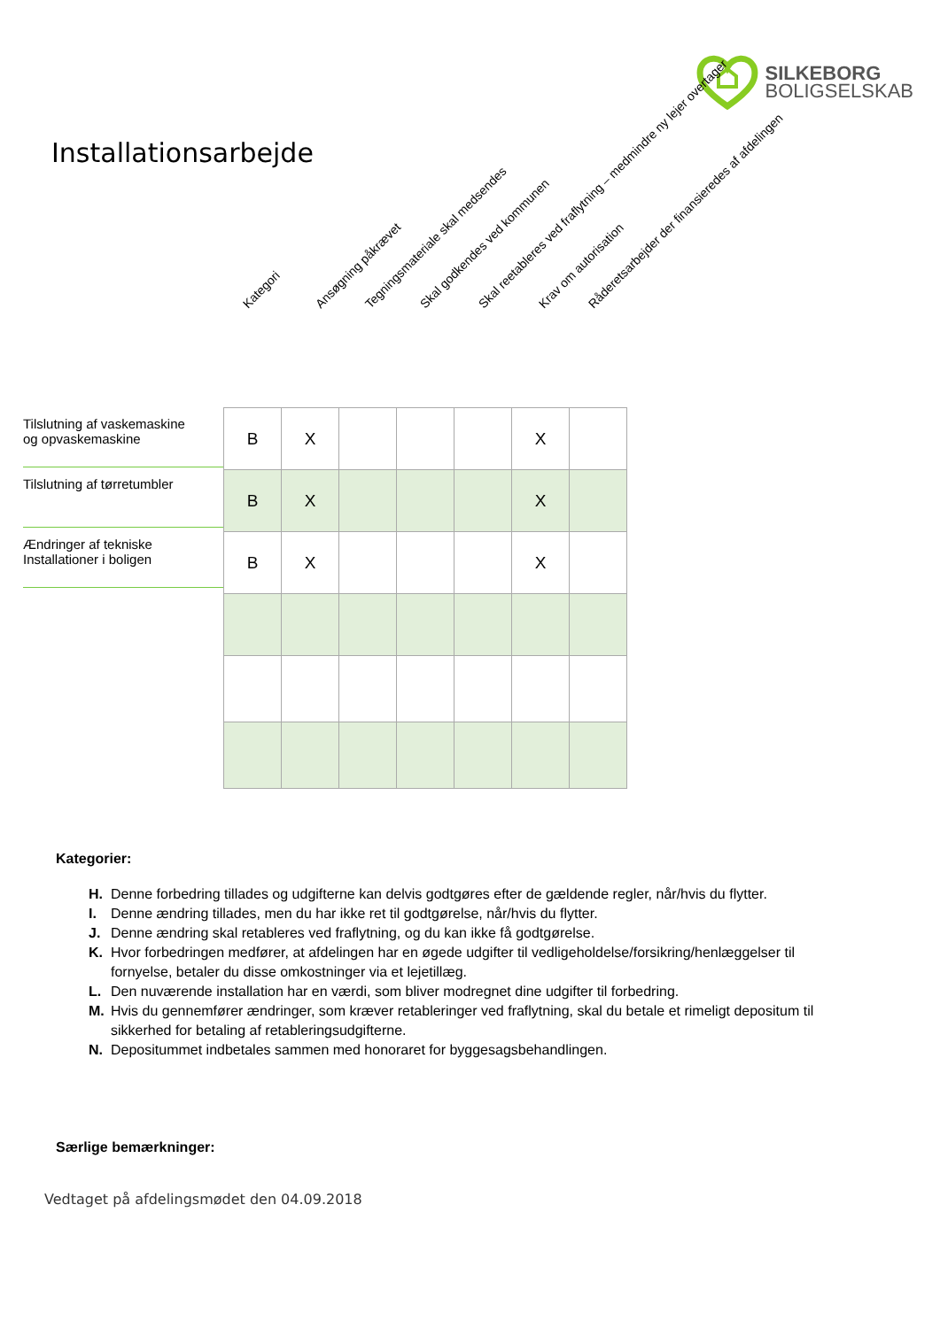SILKEBORG
BOLIGSELSKAB
Installationsarbejde
Kategori Ansøgning påkrævet Tegningsmateriale skal medsendes Skal godkendes ved kommunen Skal reetableres ved fraflytning – medmindre ny lejer overtager Krav om autorisation Råderetsarbejder der finansieredes af afdelingen
Tilslutning af vaskemaskine
og opvaskemaskine
Tilslutning af tørretumbler
Ændringer af tekniske
Installationer i boligen
| B | X | | | | X | |
| B | X | | | | X | |
| B | X | | | | X | |
Kategorier:
H. Denne forbedring tillades og udgifterne kan delvis godtgøres efter de gældende regler, når/hvis du flytter.
I. Denne ændring tillades, men du har ikke ret til godtgørelse, når/hvis du flytter.
J. Denne ændring skal retableres ved fraflytning, og du kan ikke få godtgørelse.
K. Hvor forbedringen medfører, at afdelingen har en øgede udgifter til vedligeholdelse/forsikring/henlæggelser til
fornyelse, betaler du disse omkostninger via et lejetillæg.
L. Den nuværende installation har en værdi, som bliver modregnet dine udgifter til forbedring.
M. Hvis du gennemfører ændringer, som kræver retableringer ved fraflytning, skal du betale et rimeligt depositum til
sikkerhed for betaling af retableringsudgifterne.
N. Depositummet indbetales sammen med honoraret for byggesagsbehandlingen.
Særlige bemærkninger:
Vedtaget på afdelingsmødet den 04.09.2018